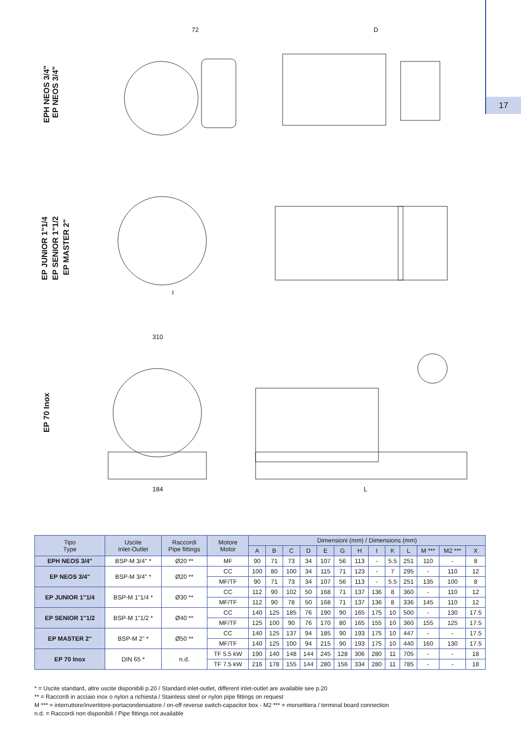17
EPH NEOS 3/4"
EP NEOS 3/4"
EP JUNIOR 1"1/4
EP SENIOR 1"1/2
EP MASTER 2"
EP 70 Inox
72
I
310
184
D
L
| Tipo Type | Uscite Inlet-Outlet | Raccordi Pipe fittings | Motore Motor | Dimensioni (mm) / Dimensions (mm) | | | | | | | | | | | | |
| --- | --- | --- | --- | --- | --- | --- | --- | --- | --- | --- | --- | --- | --- | --- | --- | --- |
| | | | | A | B | C | D | E | G | H | I | K | L | M *** | M2 *** | X |
| EPH NEOS 3/4" | BSP-M 3/4" * | Ø20 ** | MF | 90 | 71 | 73 | 34 | 107 | 56 | 113 | - | 5.5 | 251 | 110 | - | 8 |
| EP NEOS 3/4" | BSP-M 3/4" * | Ø20 ** | CC | 100 | 80 | 100 | 34 | 115 | 71 | 123 | - | 7 | 295 | - | 110 | 12 |
| | | | MF/TF | 90 | 71 | 73 | 34 | 107 | 56 | 113 | - | 5.5 | 251 | 135 | 100 | 8 |
| EP JUNIOR 1"1/4 | BSP-M 1"1/4 * | Ø30 ** | CC | 112 | 90 | 102 | 50 | 168 | 71 | 137 | 136 | 8 | 360 | - | 110 | 12 |
| | | | MF/TF | 112 | 90 | 78 | 50 | 168 | 71 | 137 | 136 | 8 | 336 | 145 | 110 | 12 |
| EP SENIOR 1"1/2 | BSP-M 1"1/2 * | Ø40 ** | CC | 140 | 125 | 185 | 76 | 190 | 90 | 165 | 175 | 10 | 500 | - | 130 | 17.5 |
| | | | MF/TF | 125 | 100 | 90 | 76 | 170 | 80 | 165 | 155 | 10 | 360 | 155 | 125 | 17.5 |
| EP MASTER 2" | BSP-M 2" * | Ø50 ** | CC | 140 | 125 | 137 | 94 | 185 | 90 | 193 | 175 | 10 | 447 | - | - | 17.5 |
| | | | MF/TF | 140 | 125 | 100 | 94 | 215 | 90 | 193 | 175 | 10 | 440 | 160 | 130 | 17.5 |
| EP 70 Inox | DIN 65 * | n.d. | TF 5.5 kW | 190 | 140 | 148 | 144 | 245 | 128 | 306 | 280 | 11 | 705 | - | - | 18 |
| | | | TF 7.5 kW | 216 | 178 | 155 | 144 | 280 | 156 | 334 | 280 | 11 | 785 | - | - | 18 |
* = Uscite standard, altre uscite disponibili p.20 / Standard inlet-outlet, different inlet-outlet are available see p.20
** = Raccordi in acciaio inox o nylon a richiesta / Stainless steel or nylon pipe fittings on request
M *** = interruttore/invertitore-portacondensatore / on-off reverse switch-capacitor box - M2 *** = morsettiera / terminal board connection
n.d. = Raccordi non disponibili / Pipe fittings not available